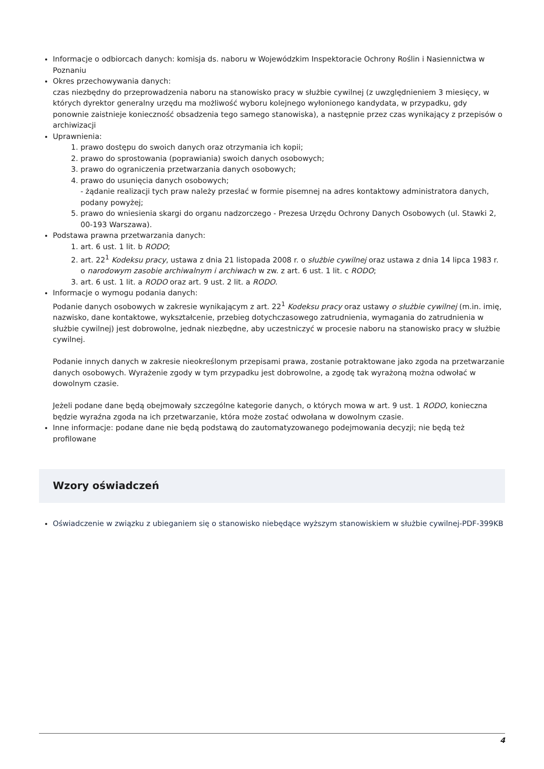Informacje o odbiorcach danych: komisja ds. naboru w Wojewódzkim Inspektoracie Ochrony Roślin i Nasiennictwa w Poznaniu
Okres przechowywania danych:
czas niezbędny do przeprowadzenia naboru na stanowisko pracy w służbie cywilnej (z uwzględnieniem 3 miesięcy, w których dyrektor generalny urzędu ma możliwość wyboru kolejnego wyłonionego kandydata, w przypadku, gdy ponownie zaistnieje konieczność obsadzenia tego samego stanowiska), a następnie przez czas wynikający z przepisów o archiwizacji
Uprawnienia:
1. prawo dostępu do swoich danych oraz otrzymania ich kopii;
2. prawo do sprostowania (poprawiania) swoich danych osobowych;
3. prawo do ograniczenia przetwarzania danych osobowych;
4. prawo do usunięcia danych osobowych;
- żądanie realizacji tych praw należy przesłać w formie pisemnej na adres kontaktowy administratora danych, podany powyżej;
5. prawo do wniesienia skargi do organu nadzorczego - Prezesa Urzędu Ochrony Danych Osobowych (ul. Stawki 2, 00-193 Warszawa).
Podstawa prawna przetwarzania danych:
1. art. 6 ust. 1 lit. b RODO;
2. art. 22<sup>1</sup> Kodeksu pracy, ustawa z dnia 21 listopada 2008 r. o służbie cywilnej oraz ustawa z dnia 14 lipca 1983 r. o narodowym zasobie archiwalnym i archiwach w zw. z art. 6 ust. 1 lit. c RODO;
3. art. 6 ust. 1 lit. a RODO oraz art. 9 ust. 2 lit. a RODO.
Informacje o wymogu podania danych:
Podanie danych osobowych w zakresie wynikającym z art. 22<sup>1</sup> Kodeksu pracy oraz ustawy o służbie cywilnej (m.in. imię, nazwisko, dane kontaktowe, wykształcenie, przebieg dotychczasowego zatrudnienia, wymagania do zatrudnienia w służbie cywilnej) jest dobrowolne, jednak niezbędne, aby uczestniczyć w procesie naboru na stanowisko pracy w służbie cywilnej.
Podanie innych danych w zakresie nieokreślonym przepisami prawa, zostanie potraktowane jako zgoda na przetwarzanie danych osobowych. Wyrażenie zgody w tym przypadku jest dobrowolne, a zgodę tak wyrażoną można odwołać w dowolnym czasie.
Jeżeli podane dane będą obejmowały szczególne kategorie danych, o których mowa w art. 9 ust. 1 RODO, konieczna będzie wyraźna zgoda na ich przetwarzanie, która może zostać odwołana w dowolnym czasie.
Inne informacje: podane dane nie będą podstawą do zautomatyzowanego podejmowania decyzji; nie będą też profilowane
Wzory oświadczeń
Oświadczenie w związku z ubieganiem się o stanowisko niebędące wyższym stanowiskiem w służbie cywilnej-PDF-399KB
4